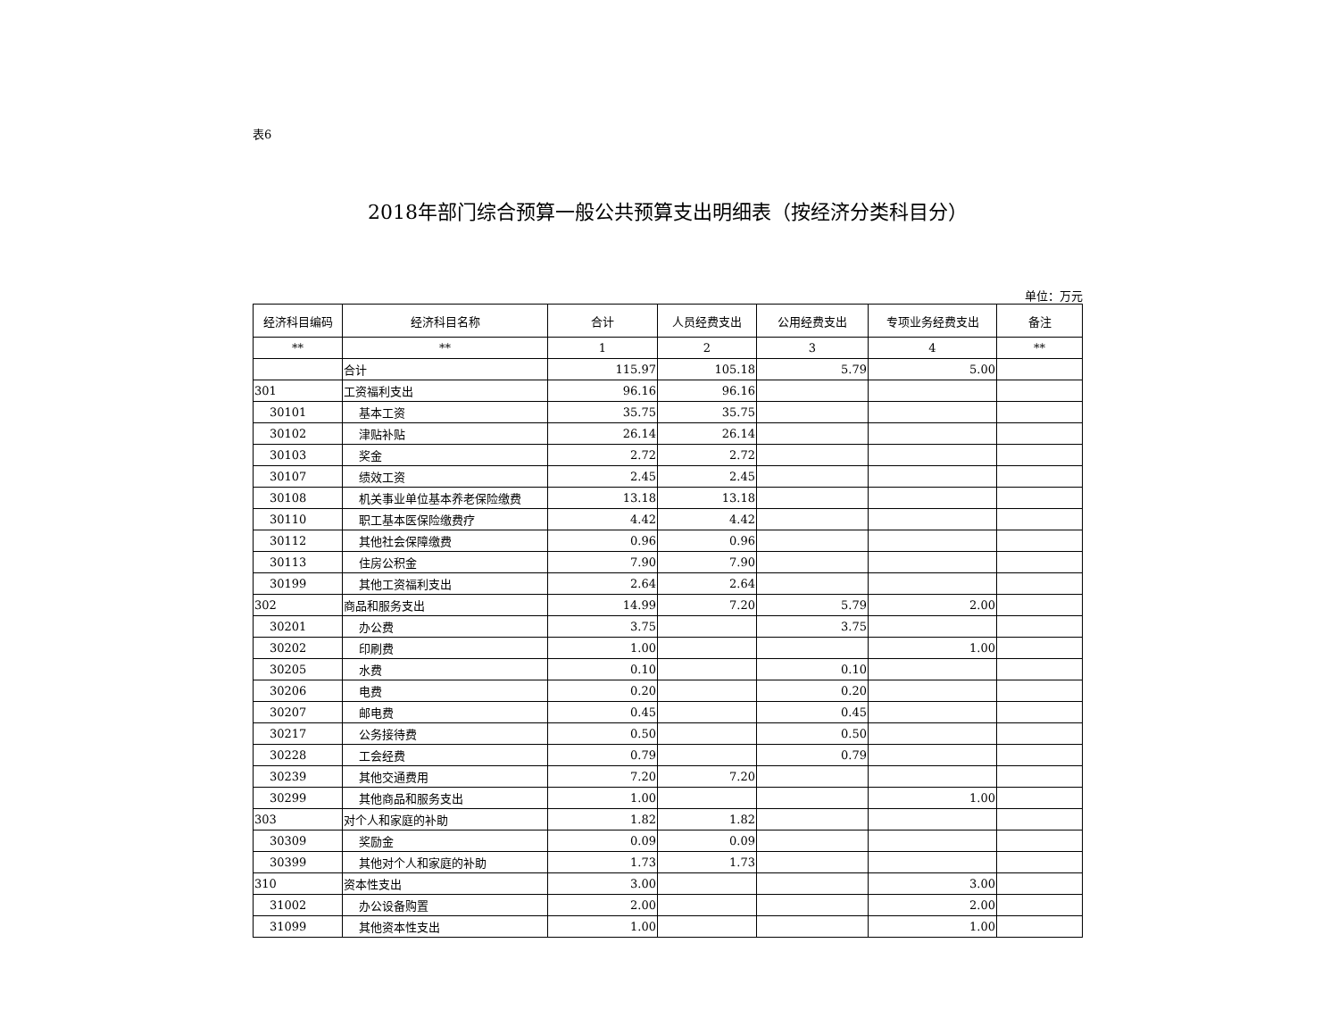表6
2018年部门综合预算一般公共预算支出明细表（按经济分类科目分）
单位：万元
| 经济科目编码 | 经济科目名称 | 合计 | 人员经费支出 | 公用经费支出 | 专项业务经费支出 | 备注 |
| --- | --- | --- | --- | --- | --- | --- |
| ** | ** | 1 | 2 | 3 | 4 | ** |
| | 合计 | 115.97 | 105.18 | 5.79 | 5.00 | |
| 301 | 工资福利支出 | 96.16 | 96.16 | | | |
| 30101 | 基本工资 | 35.75 | 35.75 | | | |
| 30102 | 津贴补贴 | 26.14 | 26.14 | | | |
| 30103 | 奖金 | 2.72 | 2.72 | | | |
| 30107 | 绩效工资 | 2.45 | 2.45 | | | |
| 30108 | 机关事业单位基本养老保险缴费 | 13.18 | 13.18 | | | |
| 30110 | 职工基本医保险缴费疗 | 4.42 | 4.42 | | | |
| 30112 | 其他社会保障缴费 | 0.96 | 0.96 | | | |
| 30113 | 住房公积金 | 7.90 | 7.90 | | | |
| 30199 | 其他工资福利支出 | 2.64 | 2.64 | | | |
| 302 | 商品和服务支出 | 14.99 | 7.20 | 5.79 | 2.00 | |
| 30201 | 办公费 | 3.75 | | 3.75 | | |
| 30202 | 印刷费 | 1.00 | | | 1.00 | |
| 30205 | 水费 | 0.10 | | 0.10 | | |
| 30206 | 电费 | 0.20 | | 0.20 | | |
| 30207 | 邮电费 | 0.45 | | 0.45 | | |
| 30217 | 公务接待费 | 0.50 | | 0.50 | | |
| 30228 | 工会经费 | 0.79 | | 0.79 | | |
| 30239 | 其他交通费用 | 7.20 | 7.20 | | | |
| 30299 | 其他商品和服务支出 | 1.00 | | | 1.00 | |
| 303 | 对个人和家庭的补助 | 1.82 | 1.82 | | | |
| 30309 | 奖励金 | 0.09 | 0.09 | | | |
| 30399 | 其他对个人和家庭的补助 | 1.73 | 1.73 | | | |
| 310 | 资本性支出 | 3.00 | | | 3.00 | |
| 31002 | 办公设备购置 | 2.00 | | | 2.00 | |
| 31099 | 其他资本性支出 | 1.00 | | | 1.00 | |